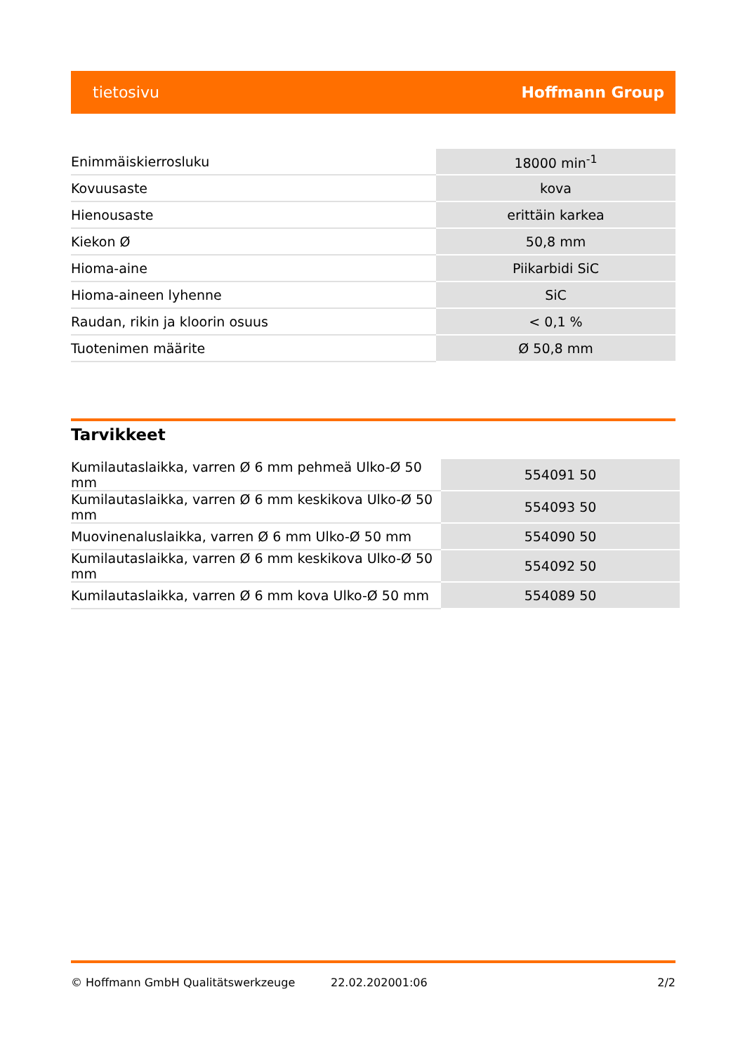tietosivu Hoffmann Group
| Enimmäiskierrosluku | 18000 min<sup>-1</sup> |
| Kovuusaste | kova |
| Hienousaste | erittäin karkea |
| Kiekon Ø | 50,8 mm |
| Hioma-aine | Piikarbidi SiC |
| Hioma-aineen lyhenne | SiC |
| Raudan, rikin ja kloorin osuus | < 0,1 % |
| Tuotenimen määrite | Ø 50,8 mm |
Tarvikkeet
| Kumilautaslaikka, varren Ø 6 mm pehmeä Ulko-Ø 50 mm | 554091 50 |
| Kumilautaslaikka, varren Ø 6 mm keskikova Ulko-Ø 50 mm | 554093 50 |
| Muovinenaluslaikka, varren Ø 6 mm Ulko-Ø 50 mm | 554090 50 |
| Kumilautaslaikka, varren Ø 6 mm keskikova Ulko-Ø 50 mm | 554092 50 |
| Kumilautaslaikka, varren Ø 6 mm kova Ulko-Ø 50 mm | 554089 50 |
© Hoffmann GmbH Qualitätswerkzeuge 22.02.202001:06 2/2